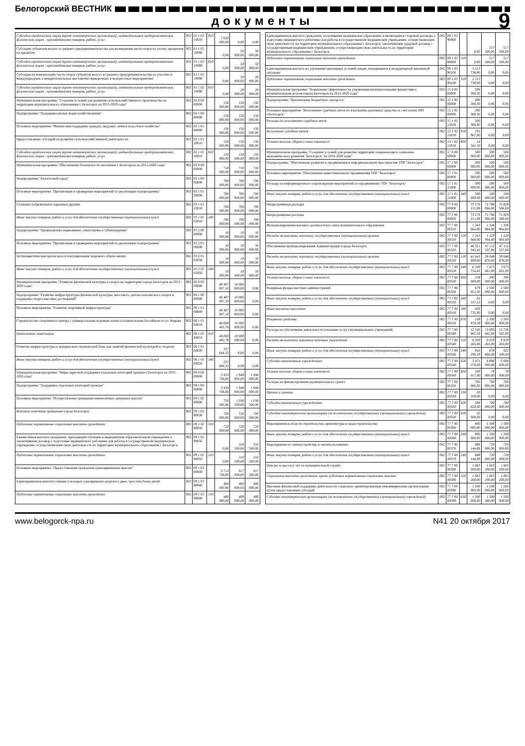Белогорский ВЕСТНИК
документы 9
| Субсидии юридическим лицам (кроме некоммерческих организаций), индивидуальным предпринимателям, физическим лицам - производителям товаров, работ, услуг | 002 | 01 1 02 10070 | 810 | 7 650 000,00 | 0,00 | 0,00 |
| Субсидия субъектам малого и среднего предпринимательства для возмещения части затрат на уплату процентов по кредитам | 002 | 01 1 02 10080 | | 0,00 | 50 000,00 | 50 000,00 |
| Субсидии юридическим лицам (кроме некоммерческих организаций), индивидуальным предпринимателям, физическим лицам - производителям товаров, работ, услуг | 002 | 01 1 02 10080 | 810 | 0,00 | 50 000,00 | 50 000,00 |
| Субсидия на компенсацию части затрат субъектов малого и среднего предпринимательства по участию в международных и межрегиональных выставочно-ярмарочных и конгрессных мероприятиях | 002 | 01 1 02 10090 | | 0,00 | 20 000,00 | 20 000,00 |
| Субсидии юридическим лицам (кроме некоммерческих организаций), индивидуальным предпринимателям, физическим лицам - производителям товаров, работ, услуг | 002 | 01 1 02 10090 | 810 | 0,00 | 20 000,00 | 20 000,00 |
| Муниципальная программа "Создание условий для развития сельскохозяйственного производства на территории муниципального образования г. Белогорск на 2015-2020 годы" | 002 | 02 0 00 00000 | | 150 000,00 | 150 000,00 | 150 000,00 |
| Подпрограмма "Поддержка малых форм хозяйствования" | 002 | 02 1 00 00000 | | 150 000,00 | 150 000,00 | 150 000,00 |
| Основное мероприятие "Финансовая поддержка граждан, ведущих личное подсобное хозяйство" | 002 | 02 1 01 00000 | | 150 000,00 | 150 000,00 | 150 000,00 |
| Предоставление субсидий на развитие сельскохозяйственной деятельности | 002 | 02 1 01 20010 | | 150 000,00 | 150 000,00 | 150 000,00 |
| Субсидии юридическим лицам (кроме некоммерческих организаций), индивидуальным предпринимателям, физическим лицам - производителям товаров, работ, услуг | 002 | 02 1 01 20010 | 810 | 150 000,00 | 150 000,00 | 150 000,00 |
| Муниципальная программа "Обеспечение безопасности населения г. Белогорска на 2015-2020 годы" | 002 | 03 0 00 00000 | | 710 000,00 | 710 000,00 | 710 000,00 |
| Подпрограмма "Безопасный город" | 002 | 03 1 00 00000 | | 700 000,00 | 700 000,00 | 700 000,00 |
| Основное мероприятие "Организация и проведение мероприятий по реализации подпрограммы" | 002 | 03 1 01 00000 | | 700 000,00 | 700 000,00 | 700 000,00 |
| Создание добровольных народных дружин | 002 | 03 1 01 03010 | | 700 000,00 | 700 000,00 | 700 000,00 |
| Иные закупки товаров, работ и услуг для обеспечения государственных (муниципальных) нужд | 002 | 03 1 01 03010 | 240 | 700 000,00 | 700 000,00 | 700 000,00 |
| Подпрограмма "Профилактика наркомании, алкоголизма и табакокурения" | 002 | 03 2 00 00000 | | 10 000,00 | 10 000,00 | 10 000,00 |
| Основное мероприятие "Организация и проведение мероприятий по реализации подпрограммы" | 002 | 03 2 01 00000 | | 10 000,00 | 10 000,00 | 10 000,00 |
| Антинаркотическая пропаганда и популяризация здорового образа жизни | 002 | 03 2 01 03050 | | 10 000,00 | 10 000,00 | 10 000,00 |
| Иные закупки товаров, работ и услуг для обеспечения государственных (муниципальных) нужд | 002 | 03 2 01 03050 | 240 | 10 000,00 | 10 000,00 | 10 000,00 |
| Муниципальная программа "Развитие физической культуры и спорта на территории города Белогорск на 2015 - 2020 годы" | 002 | 06 0 00 00000 | | 40 407 007,10 | 10 000 000,00 | 0,00 |
| Подпрограмма "Развитие инфраструктуры физической культуры, массового, детско-юношеского спорта и поддержка спорта высоких достижений" | 002 | 06 1 00 00000 | | 40 407 007,10 | 10 000 000,00 | 0,00 |
| Основное мероприятие "Развитие спортивной инфраструктуры" | 002 | 06 1 01 00000 | | 40 407 007,10 | 10 000 000,00 | 0,00 |
| Строительство спортивного центра с универсальным игровым залом и плавательным бассейном по ул. Кирова | 002 | 06 1 01 60010 | | 40 069 402,78 | 10 000 000,00 | 0,00 |
| Бюджетные инвестиции | 002 | 06 1 01 60010 | 410 | 40 069 402,78 | 10 000 000,00 | 0,00 |
| Развитие инфраструктуры и материально-технической базы для занятий физической культурой и спортом | 002 | 06 1 01 60020 | | 337 604,32 | 0,00 | 0,00 |
| Иные закупки товаров, работ и услуг для обеспечения государственных (муниципальных) нужд | 002 | 06 1 01 60020 | 240 | 337 604,32 | 0,00 | 0,00 |
| Муниципальная программа "Меры адресной поддержки отдельных категорий граждан г.Белогорск на 2015-2020 годы" | 002 | 09 0 00 00000 | | 3 433 738,00 | 1 948 000,00 | 1 948 000,00 |
| Подпрограмма "Поддержка отдельных категорий граждан" | 002 | 09 1 00 00000 | | 3 433 738,00 | 1 948 000,00 | 1 948 000,00 |
| Основное мероприятие "Осуществление гражданам ежемесячных денежных выплат" | 002 | 09 1 02 00000 | | 720 000,00 | 1 030 500,00 | 1 030 500,00 |
| Выплаты почетным гражданам города Белогорск | 002 | 09 1 02 90030 | | 720 000,00 | 720 000,00 | 720 000,00 |
| Публичные нормативные социальные выплаты гражданам | 002 | 09 1 02 90030 | 310 | 720 000,00 | 720 000,00 | 720 000,00 |
| Ежемесячная выплата гражданам, проходящим обучение в медицинском образовательном учреждении и заключившим договор о подготовке медицинского работника для работы в государственном медицинском учреждении, осуществляющем свою деятельность на территории муниципального образования г. Белогорск | 002 | 09 1 02 90050 | | 0,00 | 310 500,00 | 310 500,00 |
| Публичные нормативные социальные выплаты гражданам | 002 | 09 1 02 90050 | 310 | 0,00 | 310 500,00 | 310 500,00 |
| Основное мероприятие "Предоставление гражданам единовременных выплат" | 002 | 09 1 03 00000 | | 2 713 738,00 | 917 500,00 | 917 500,00 |
| Единовременная выплата семьям, в которых одновременно родилось двое, трое или более детей | 002 | 09 1 03 90040 | | 400 000,00 | 400 000,00 | 400 000,00 |
| Публичные нормативные социальные выплаты гражданам | 002 | 09 1 03 90040 | 310 | 400 000,00 | 400 000,00 | 400 000,00 |
| Единовременная выплата гражданам, получившим медицинское образование и являющимся стороной договора о подготовке медицинского работника для работы в государственном медицинском учреждении, осуществляющем свою деятельность на территории муниципального образования г. Белогорск, заключившим трудовой договор с государственным медицинским учреждением, осуществляющем свою деятельность на территории муниципального образования г. Белогорск | 002 | 09 1 03 90060 | | 0,00 | 517 500,00 | 517 500,00 |
| Публичные нормативные социальные выплаты гражданам | 002 | 09 1 03 90060 | 310 | 0,00 | 517 500,00 | 517 500,00 |
| Единовременная выплата на улучшение жилищных условий лицам, находящимся в неординарной жизненной ситуации | 002 | 09 1 03 90100 | | 2 313 738,00 | 0,00 | 0,00 |
| Публичные нормативные социальные выплаты гражданам | 002 | 09 1 03 90100 | 310 | 2 313 738,00 | 0,00 | 0,00 |
| Муниципальная программа "Повышение эффективности управления муниципальными финансами и муниципальным долгом города Белогорск на 2015-2020 годы" | 002 | 15 0 00 00000 | | 206 308,30 | 0,00 | 0,00 |
| Подпрограмма "Организация бюджетного процесса" | 002 | 15 1 00 00000 | | 206 308,30 | 0,00 | 0,00 |
| Основное мероприятие "Исполнение судебных актов по взысканию денежных средства за счет казны МО г.Белогорск" | 002 | 15 1 02 00000 | | 206 308,30 | 0,00 | 0,00 |
| Расходы по исполнению судебных актов | 002 | 15 1 02 15030 | | 206 308,30 | 0,00 | 0,00 |
| Исполнение судебных актов | 002 | 15 1 02 15030 | 830 | 191 967,00 | 0,00 | 0,00 |
| Уплата налогов, сборов и иных платежей | 002 | 15 1 02 15030 | 850 | 14 341,30 | 0,00 | 0,00 |
| Муниципальная программа "Создание условий для развития территории опережающего социально экономического развития "Белогорск" на 2016-2020 годы" | 002 | 17 0 00 00000 | | 500 000,00 | 500 000,00 | 500 000,00 |
| Подпрограмма "Обеспечение развития и продвижения в информационном пространстве ТОР "Белогорск" | 002 | 17 1 00 00000 | | 500 000,00 | 500 000,00 | 500 000,00 |
| Основное мероприятие "Обеспечение инвестиционного продвижения ТОР "Белогорск" | 002 | 17 1 01 00000 | | 500 000,00 | 500 000,00 | 500 000,00 |
| Расходы на информационное сопровождение мероприятий по продвижению ТОР "Белогорск" | 002 | 17 1 01 21000 | | 500 000,00 | 500 000,00 | 500 000,00 |
| Иные закупки товаров, работ и услуг для обеспечения государственных (муниципальных) нужд | 002 | 17 1 01 21000 | 240 | 500 000,00 | 500 000,00 | 500 000,00 |
| Непрограммные расходы | 002 | 77 0 00 00000 | | 73 278 211,69 | 72 786 066,00 | 72 829 566,00 |
| Непрограммные расходы | 002 | 77 7 00 00000 | | 73 278 211,69 | 72 786 066,00 | 72 829 566,00 |
| Функционирование высшего должностного лица муниципального образования | 002 | 77 7 00 00310 | | 1 343 664,00 | 1 328 964,00 | 1 328 964,00 |
| Расходы на выплаты персоналу государственных (муниципальных) органов | 002 | 77 7 00 00310 | 120 | 1 343 664,00 | 1 328 964,00 | 1 328 964,00 |
| Обеспечение функционирования Администрации города Белогорск | 002 | 77 7 00 00320 | | 48 351 343,43 | 47 112 537,00 | 47 112 537,00 |
| Расходы на выплаты персоналу государственных (муниципальных) органов | 002 | 77 7 00 00320 | 120 | 41 643 609,00 | 39 048 876,00 | 39 048 876,00 |
| Иные закупки товаров, работ и услуг для обеспечения государственных (муниципальных) нужд | 002 | 77 7 00 00320 | 240 | 6 349 734,43 | 7 673 661,00 | 7 673 661,00 |
| Уплата налогов, сборов и иных платежей | 002 | 77 7 00 00320 | 850 | 358 000,00 | 390 000,00 | 390 000,00 |
| Резервные фонды местных администраций | 002 | 77 7 00 00330 | | 679 051,50 | 2 500 000,00 | 2 500 000,00 |
| Иные закупки товаров, работ и услуг для обеспечения государственных (муниципальных) нужд | 002 | 77 7 00 00330 | 240 | 63 337,12 | 0,00 | 0,00 |
| Иные выплаты населению | 002 | 77 7 00 00330 | 360 | 456 735,00 | 0,00 | 0,00 |
| Резервные средства | 002 | 77 7 00 00330 | 870 | 158 979,38 | 2 500 000,00 | 2 500 000,00 |
| Расходы на обеспечение деятельности (оказание услуг) муниципальных учреждений | 002 | 77 7 00 00340 | | 12 526 965,59 | 13 693 065,00 | 13 736 565,00 |
| Расходы на выплаты персоналу казенных учреждений | 002 | 77 7 00 00340 | 110 | 6 039 265,00 | 6 039 265,00 | 6 039 265,00 |
| Иные закупки товаров, работ и услуг для обеспечения государственных (муниципальных) нужд | 002 | 77 7 00 00340 | 240 | 916 299,59 | 878 800,00 | 922 300,00 |
| Субсидии автономным учреждениям | 002 | 77 7 00 00340 | 620 | 5 471 370,00 | 6 696 000,00 | 6 696 000,00 |
| Уплата налогов, сборов и иных платежей | 002 | 77 7 00 00340 | 850 | 100 017,00 | 79 000,00 | 79 000,00 |
| Расходы на финансирование муниципального гранта | 002 | 77 7 00 00350 | | 700 000,00 | 700 000,00 | 700 000,00 |
| Премии и гранты | 002 | 77 7 00 00350 | 350 | 50 350,00 | 0,00 | 0,00 |
| Субсидии автономным учреждениям | 002 | 77 7 00 00350 | 620 | 594 650,00 | 700 000,00 | 700 000,00 |
| Субсидии некоммерческим организациям (за исключением государственных (муниципальных) учреждений) | 002 | 77 7 00 00350 | 630 | 55 000,00 | 0,00 | 0,00 |
| Мероприятия в области строительства, архитектуры и градостроительства | 002 | 77 7 00 00360 | | 800 000,00 | 1 500 000,00 | 1 500 000,00 |
| Иные закупки товаров, работ и услуг для обеспечения государственных (муниципальных) нужд | 002 | 77 7 00 00360 | 240 | 800 000,00 | 1 500 000,00 | 1 500 000,00 |
| Мероприятия по землеустройству и землепользованию | 002 | 77 7 00 00370 | | 688 144,69 | 720 000,00 | 720 000,00 |
| Иные закупки товаров, работ и услуг для обеспечения государственных (муниципальных) нужд | 002 | 77 7 00 00370 | 240 | 688 144,69 | 720 000,00 | 720 000,00 |
| Пенсии за выслугу лет на муниципальной службе | 002 | 77 7 00 00380 | | 1 663 200,00 | 1 663 200,00 | 1 663 200,00 |
| Социальные выплаты гражданам, кроме публичных нормативных социальных выплат | 002 | 77 7 00 00380 | 320 | 1 663 200,00 | 1 663 200,00 | 1 663 200,00 |
| Оказание финансовой поддержки деятельности социально ориентированным некоммерческим организациям путем предоставления субсидий | 002 | 77 7 00 00390 | | 1 500 000,00 | 1 500 000,00 | 1 500 000,00 |
| Субсидии некоммерческим организациям (за исключением государственных (муниципальных) учреждений) | 002 | 77 7 00 00390 | 630 | 1 500 000,00 | 1 500 000,00 | 1 500 000,00 |
www.belogorck-npa.ru N41 20 октября 2017